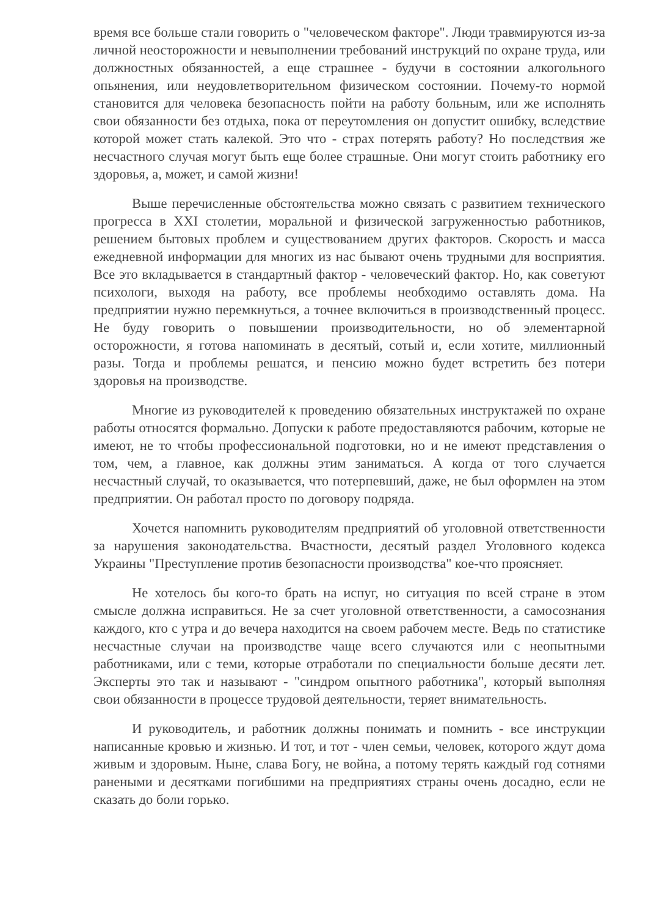время все больше стали говорить о "человеческом факторе". Люди травмируются из-за личной неосторожности и невыполнении требований инструкций по охране труда, или должностных обязанностей, а еще страшнее - будучи в состоянии алкогольного опьянения, или неудовлетворительном физическом состоянии. Почему-то нормой становится для человека безопасность пойти на работу больным, или же исполнять свои обязанности без отдыха, пока от переутомления он допустит ошибку, вследствие которой может стать калекой. Это что - страх потерять работу? Но последствия же несчастного случая могут быть еще более страшные. Они могут стоить работнику его здоровья, а, может, и самой жизни!
Выше перечисленные обстоятельства можно связать с развитием технического прогресса в XXI столетии, моральной и физической загруженностью работников, решением бытовых проблем и существованием других факторов. Скорость и масса ежедневной информации для многих из нас бывают очень трудными для восприятия. Все это вкладывается в стандартный фактор - человеческий фактор. Но, как советуют психологи, выходя на работу, все проблемы необходимо оставлять дома. На предприятии нужно перемкнуться, а точнее включиться в производственный процесс. Не буду говорить о повышении производительности, но об элементарной осторожности, я готова напоминать в десятый, сотый и, если хотите, миллионный разы. Тогда и проблемы решатся, и пенсию можно будет встретить без потери здоровья на производстве.
Многие из руководителей к проведению обязательных инструктажей по охране работы относятся формально. Допуски к работе предоставляются рабочим, которые не имеют, не то чтобы профессиональной подготовки, но и не имеют представления о том, чем, а главное, как должны этим заниматься. А когда от того случается несчастный случай, то оказывается, что потерпевший, даже, не был оформлен на этом предприятии. Он работал просто по договору подряда.
Хочется напомнить руководителям предприятий об уголовной ответственности за нарушения законодательства. Вчастности, десятый раздел Уголовного кодекса Украины "Преступление против безопасности производства" кое-что проясняет.
Не хотелось бы кого-то брать на испуг, но ситуация по всей стране в этом смысле должна исправиться. Не за счет уголовной ответственности, а самосознания каждого, кто с утра и до вечера находится на своем рабочем месте. Ведь по статистике несчастные случаи на производстве чаще всего случаются или с неопытными работниками, или с теми, которые отработали по специальности больше десяти лет. Эксперты это так и называют - "синдром опытного работника", который выполняя свои обязанности в процессе трудовой деятельности, теряет внимательность.
И руководитель, и работник должны понимать и помнить - все инструкции написанные кровью и жизнью. И тот, и тот - член семьи, человек, которого ждут дома живым и здоровым. Ныне, слава Богу, не война, а потому терять каждый год сотнями ранеными и десятками погибшими на предприятиях страны очень досадно, если не сказать до боли горько.